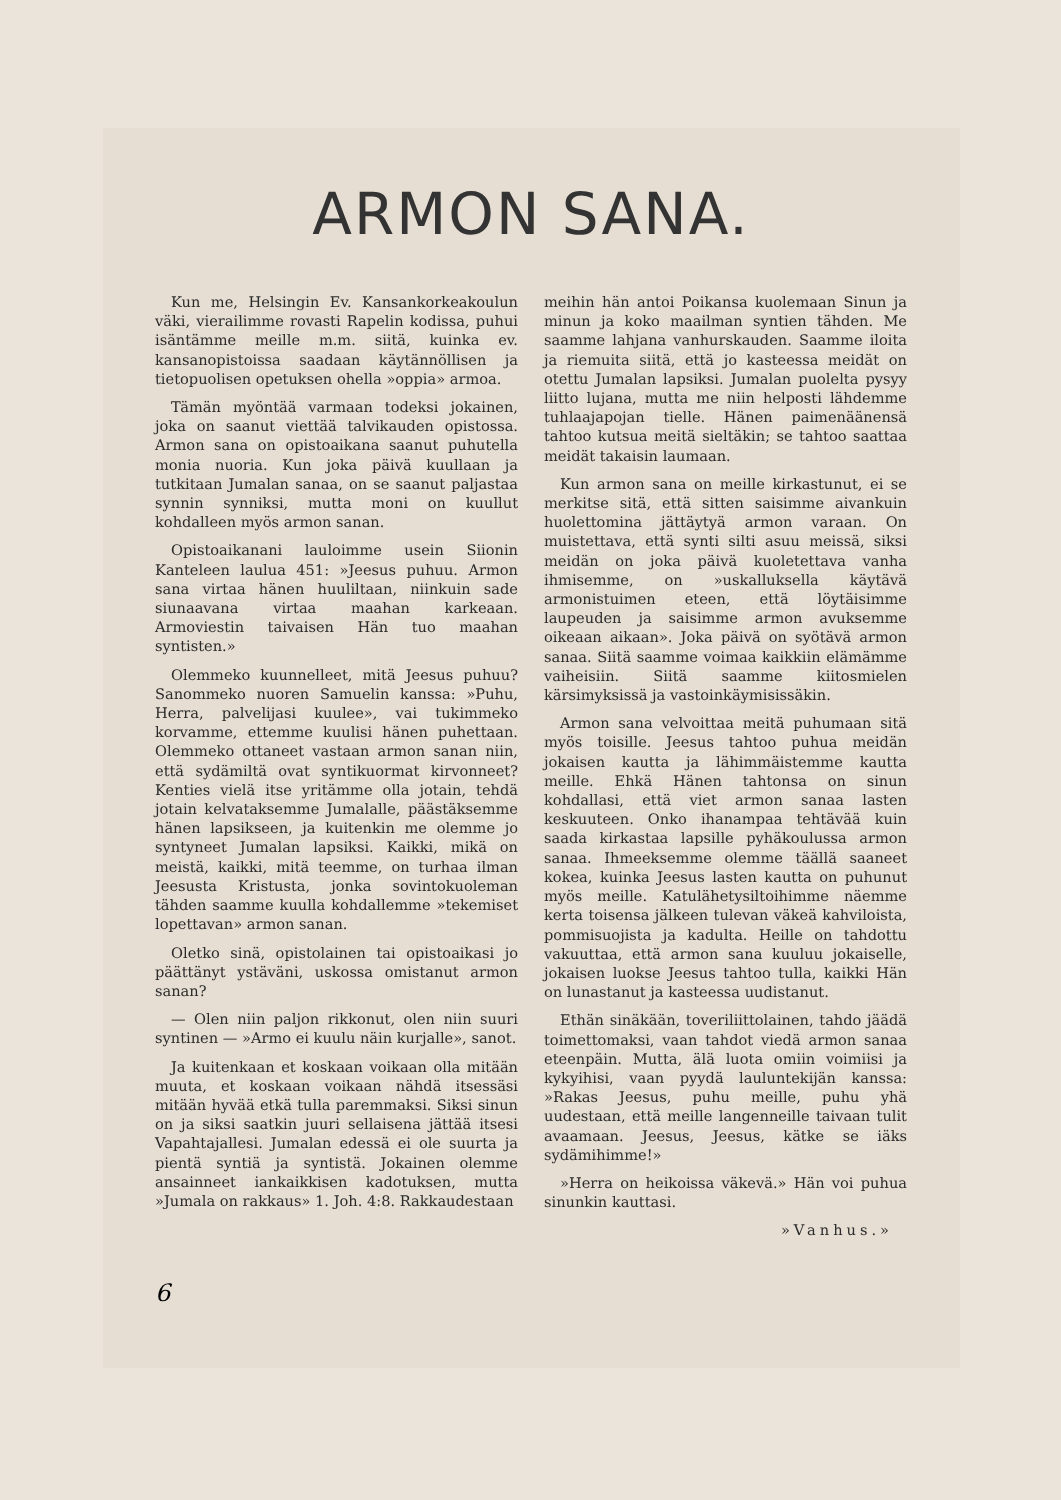ARMON SANA.
Kun me, Helsingin Ev. Kansankorkeakoulun väki, vierailimme rovasti Rapelin kodissa, puhui isäntämme meille m.m. siitä, kuinka ev. kansanopistoissa saadaan käytännöllisen ja tietopuolisen opetuksen ohella »oppia» armoa.
Tämän myöntää varmaan todeksi jokainen, joka on saanut viettää talvikauden opistossa. Armon sana on opistoaikana saanut puhutella monia nuoria. Kun joka päivä kuullaan ja tutkitaan Jumalan sanaa, on se saanut paljastaa synnin synniksi, mutta moni on kuullut kohdalleen myös armon sanan.
Opistoaikanani lauloimme usein Siionin Kanteleen laulua 451: »Jeesus puhuu. Armon sana virtaa hänen huuliltaan, niinkuin sade siunaavana virtaa maahan karkeaan. Armoviestin taivaisen Hän tuo maahan syntisten.»
Olemmeko kuunnelleet, mitä Jeesus puhuu? Sanommeko nuoren Samuelin kanssa: »Puhu, Herra, palvelijasi kuulee», vai tukimmeko korvamme, ettemme kuulisi hänen puhettaan. Olemmeko ottaneet vastaan armon sanan niin, että sydämiltä ovat syntikuormat kirvonneet? Kenties vielä itse yritämme olla jotain, tehdä jotain kelvataksemme Jumalalle, päästäksemme hänen lapsikseen, ja kuitenkin me olemme jo syntyneet Jumalan lapsiksi. Kaikki, mikä on meistä, kaikki, mitä teemme, on turhaa ilman Jeesusta Kristusta, jonka sovintokuoleman tähden saamme kuulla kohdallemme »tekemiset lopettavan» armon sanan.
Oletko sinä, opistolainen tai opistoaikasi jo päättänyt ystäväni, uskossa omistanut armon sanan?
— Olen niin paljon rikkonut, olen niin suuri syntinen — »Armo ei kuulu näin kurjalle», sanot.
Ja kuitenkaan et koskaan voikaan olla mitään muuta, et koskaan voikaan nähdä itsessäsi mitään hyvää etkä tulla paremmaksi. Siksi sinun on ja siksi saatkin juuri sellaisena jättää itsesi Vapahtajallesi. Jumalan edessä ei ole suurta ja pientä syntiä ja syntistä. Jokainen olemme ansainneet iankaikkisen kadotuksen, mutta »Jumala on rakkaus» 1. Joh. 4:8. Rakkaudestaan
meihin hän antoi Poikansa kuolemaan Sinun ja minun ja koko maailman syntien tähden. Me saamme lahjana vanhurskauden. Saamme iloita ja riemuita siitä, että jo kasteessa meidät on otettu Jumalan lapsiksi. Jumalan puolelta pysyy liitto lujana, mutta me niin helposti lähdemme tuhlaajapojan tielle. Hänen paimenäänensä tahtoo kutsua meitä sieltäkin; se tahtoo saattaa meidät takaisin laumaan.
Kun armon sana on meille kirkastunut, ei se merkitse sitä, että sitten saisimme aivankuin huolettomina jättäytyä armon varaan. On muistettava, että synti silti asuu meissä, siksi meidän on joka päivä kuoletettava vanha ihmisemme, on »uskalluksella käytävä armonistuimen eteen, että löytäisimme laupeuden ja saisimme armon avuksemme oikeaan aikaan». Joka päivä on syötävä armon sanaa. Siitä saamme voimaa kaikkiin elämämme vaiheisiin. Siitä saamme kiitosmielen kärsimyksissä ja vastoinkäymisissäkin.
Armon sana velvoittaa meitä puhumaan sitä myös toisille. Jeesus tahtoo puhua meidän jokaisen kautta ja lähimmäistemme kautta meille. Ehkä Hänen tahtonsa on sinun kohdallasi, että viet armon sanaa lasten keskuuteen. Onko ihanampaa tehtävää kuin saada kirkastaa lapsille pyhäkoulussa armon sanaa. Ihmeeksemme olemme täällä saaneet kokea, kuinka Jeesus lasten kautta on puhunut myös meille. Katulähetysiltoihimme näemme kerta toisensa jälkeen tulevan väkeä kahviloista, pommisuojista ja kadulta. Heille on tahdottu vakuuttaa, että armon sana kuuluu jokaiselle, jokaisen luokse Jeesus tahtoo tulla, kaikki Hän on lunastanut ja kasteessa uudistanut.
Ethän sinäkään, toveriliittolainen, tahdo jäädä toimettomaksi, vaan tahdot viedä armon sanaa eteenpäin. Mutta, älä luota omiin voimiisi ja kykyihisi, vaan pyydä lauluntekijän kanssa: »Rakas Jeesus, puhu meille, puhu yhä uudestaan, että meille langenneille taivaan tulit avaamaan. Jeesus, Jeesus, kätke se iäks sydämihimme!»
»Herra on heikoissa väkevä.» Hän voi puhua sinunkin kauttasi.
»Vanhus.»
6